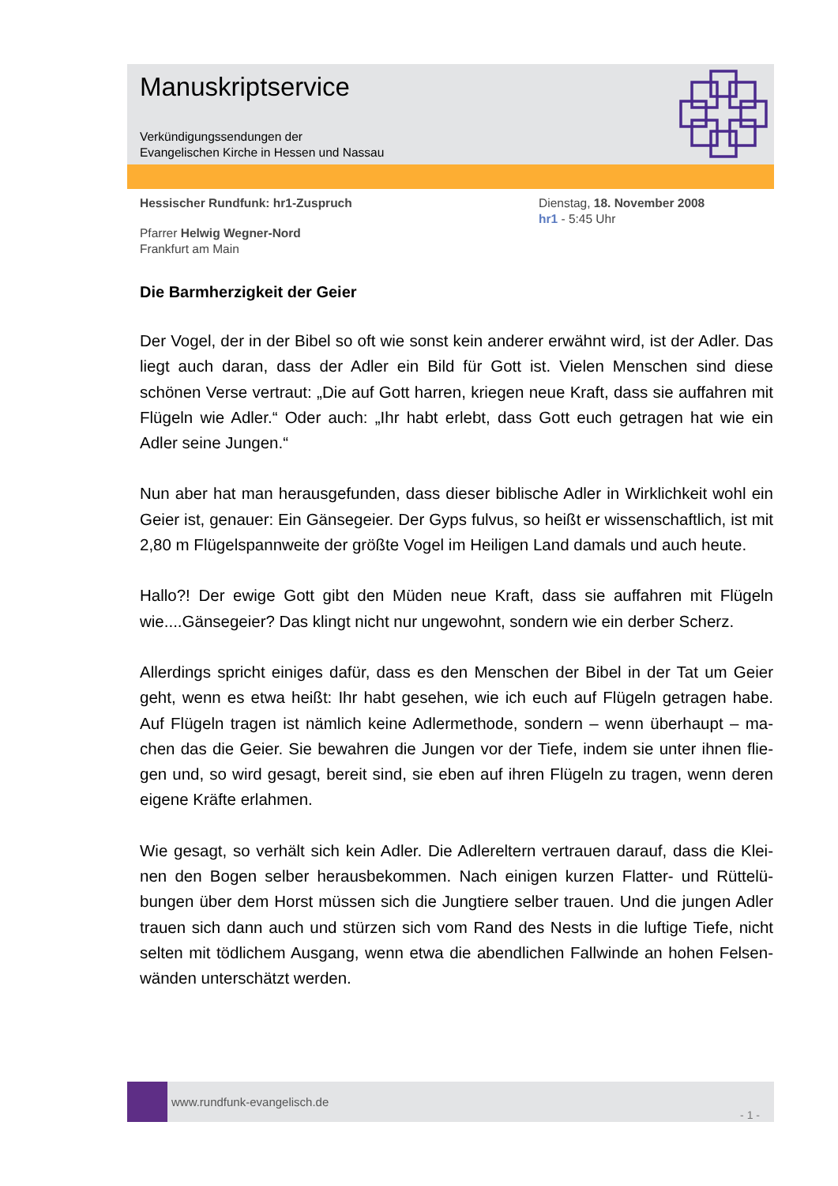Manuskriptservice
Verkündigungssendungen der
Evangelischen Kirche in Hessen und Nassau
Hessischer Rundfunk: hr1-Zuspruch
Pfarrer Helwig Wegner-Nord
Frankfurt am Main
Dienstag, 18. November 2008
hr1 - 5:45 Uhr
Die Barmherzigkeit der Geier
Der Vogel, der in der Bibel so oft wie sonst kein anderer erwähnt wird, ist der Adler. Das liegt auch daran, dass der Adler ein Bild für Gott ist. Vielen Menschen sind diese schönen Verse vertraut: „Die auf Gott harren, kriegen neue Kraft, dass sie auffahren mit Flügeln wie Adler.“ Oder auch: „Ihr habt erlebt, dass Gott euch getragen hat wie ein Adler seine Jungen.“
Nun aber hat man herausgefunden, dass dieser biblische Adler in Wirklichkeit wohl ein Geier ist, genauer: Ein Gänsegeier. Der Gyps fulvus, so heißt er wissenschaftlich, ist mit 2,80 m Flügelspannweite der größte Vogel im Heiligen Land damals und auch heute.
Hallo?! Der ewige Gott gibt den Müden neue Kraft, dass sie auffahren mit Flügeln wie....Gänsegeier? Das klingt nicht nur ungewohnt, sondern wie ein derber Scherz.
Allerdings spricht einiges dafür, dass es den Menschen der Bibel in der Tat um Geier geht, wenn es etwa heißt: Ihr habt gesehen, wie ich euch auf Flügeln getragen habe. Auf Flügeln tragen ist nämlich keine Adlermethode, sondern – wenn überhaupt – ma-chen das die Geier. Sie bewahren die Jungen vor der Tiefe, indem sie unter ihnen flie-gen und, so wird gesagt, bereit sind, sie eben auf ihren Flügeln zu tragen, wenn deren eigene Kräfte erlahmen.
Wie gesagt, so verhält sich kein Adler. Die Adlereltern vertrauen darauf, dass die Klei-nen den Bogen selber herausbekommen. Nach einigen kurzen Flatter- und Rüttelü-bungen über dem Horst müssen sich die Jungtiere selber trauen. Und die jungen Adler trauen sich dann auch und stürzen sich vom Rand des Nests in die luftige Tiefe, nicht selten mit tödlichem Ausgang, wenn etwa die abendlichen Fallwinde an hohen Felsen-wänden unterschätzt werden.
www.rundfunk-evangelisch.de
- 1 -